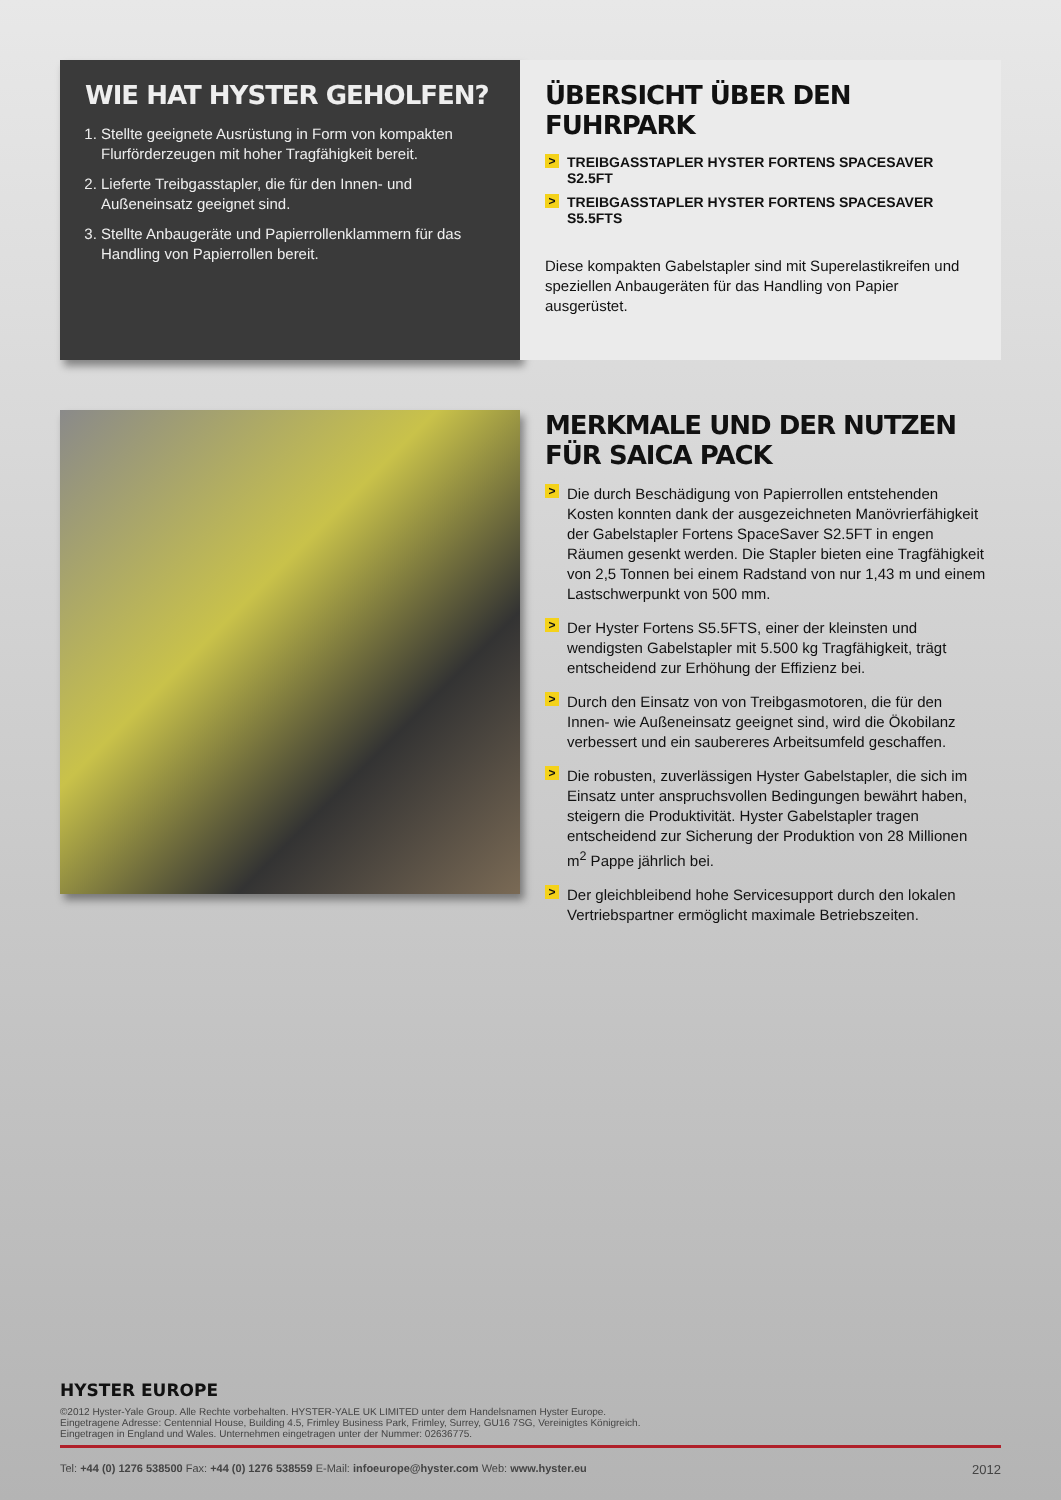WIE HAT HYSTER GEHOLFEN?
1. Stellte geeignete Ausrüstung in Form von kompakten Flurförderzeugen mit hoher Tragfähigkeit bereit.
2. Lieferte Treibgasstapler, die für den Innen- und Außeneinsatz geeignet sind.
3. Stellte Anbaugeräte und Papierrollenklammern für das Handling von Papierrollen bereit.
ÜBERSICHT ÜBER DEN FUHRPARK
> TREIBGASSTAPLER HYSTER FORTENS SPACESAVER S2.5FT
> TREIBGASSTAPLER HYSTER FORTENS SPACESAVER S5.5FTS
Diese kompakten Gabelstapler sind mit Superelastikreifen und speziellen Anbaugeräten für das Handling von Papier ausgerüstet.
MERKMALE UND DER NUTZEN
FÜR SAICA PACK
> Die durch Beschädigung von Papierrollen entstehenden Kosten konnten dank der ausgezeichneten Manövrierfähigkeit der Gabelstapler Fortens SpaceSaver S2.5FT in engen Räumen gesenkt werden. Die Stapler bieten eine Tragfähigkeit von 2,5 Tonnen bei einem Radstand von nur 1,43 m und einem Lastschwerpunkt von 500 mm.
> Der Hyster Fortens S5.5FTS, einer der kleinsten und wendigsten Gabelstapler mit 5.500 kg Tragfähigkeit, trägt entscheidend zur Erhöhung der Effizienz bei.
> Durch den Einsatz von von Treibgasmotoren, die für den Innen- wie Außeneinsatz geeignet sind, wird die Ökobilanz verbessert und ein saubereres Arbeitsumfeld geschaffen.
> Die robusten, zuverlässigen Hyster Gabelstapler, die sich im Einsatz unter anspruchsvollen Bedingungen bewährt haben, steigern die Produktivität. Hyster Gabelstapler tragen entscheidend zur Sicherung der Produktion von 28 Millionen m<sup>2</sup> Pappe jährlich bei.
> Der gleichbleibend hohe Servicesupport durch den lokalen Vertriebspartner ermöglicht maximale Betriebszeiten.
HYSTER EUROPE
©2012 Hyster-Yale Group. Alle Rechte vorbehalten. HYSTER-YALE UK LIMITED unter dem Handelsnamen Hyster Europe.
Eingetragene Adresse: Centennial House, Building 4.5, Frimley Business Park, Frimley, Surrey, GU16 7SG, Vereinigtes Königreich.
Eingetragen in England und Wales. Unternehmen eingetragen unter der Nummer: 02636775.
Tel: +44 (0) 1276 538500 Fax: +44 (0) 1276 538559 E-Mail: infoeurope@hyster.com Web: www.hyster.eu 2012